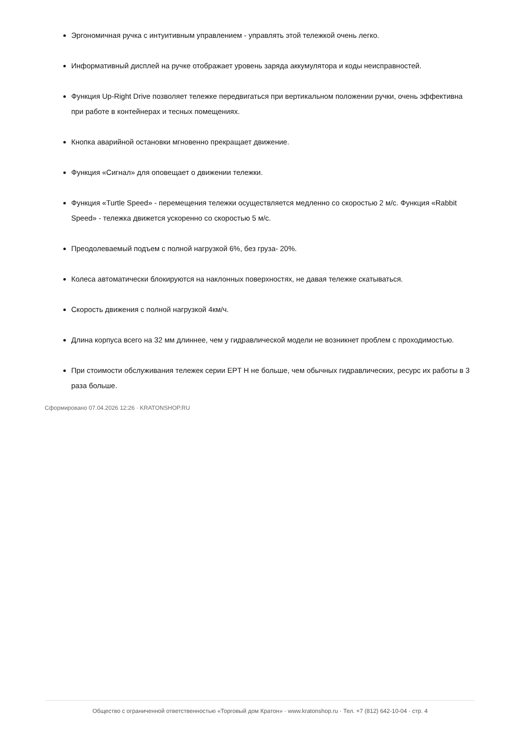Эргономичная ручка с интуитивным управлением - управлять этой тележкой очень легко.
Информативный дисплей на ручке отображает уровень заряда аккумулятора и коды неисправностей.
Функция Up-Right Drive позволяет тележке передвигаться при вертикальном положении ручки, очень эффективна при работе в контейнерах и тесных помещениях.
Кнопка аварийной остановки мгновенно прекращает движение.
Функция «Сигнал» для оповещает о движении тележки.
Функция «Turtle Speed» - перемещения тележки осуществляется медленно со скоростью 2 м/с. Функция «Rabbit Speed» - тележка движется ускоренно со скоростью 5 м/с.
Преодолеваемый подъем с полной нагрузкой 6%, без груза- 20%.
Колеса автоматически блокируются на наклонных поверхностях, не давая тележке скатываться.
Скорость движения с полной нагрузкой 4км/ч.
Длина корпуса всего на 32 мм длиннее, чем у гидравлической модели не возникнет проблем с проходимостью.
При стоимости обслуживания тележек серии EPT H не больше, чем обычных гидравлических, ресурс их работы в 3 раза больше.
Сформировано 07.04.2026 12:26 · KRATONSHOP.RU
Общество с ограниченной ответственностью «Торговый дом Кратон» · www.kratonshop.ru · Тел. +7 (812) 642-10-04 · стр. 4